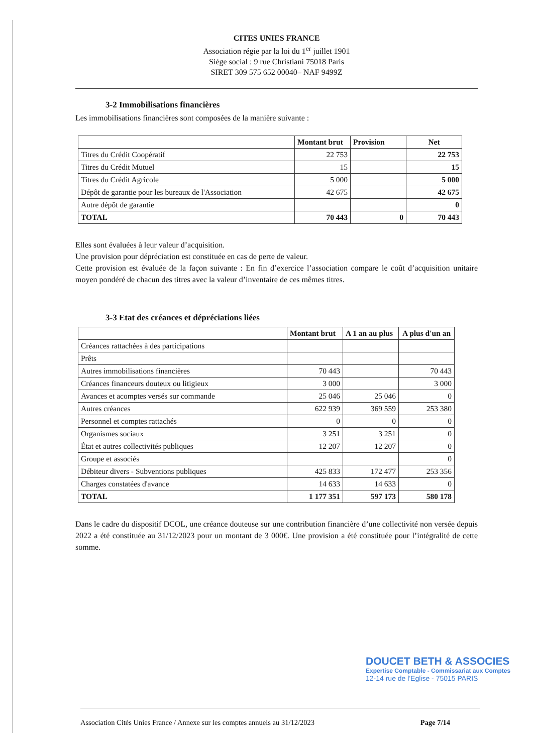CITES UNIES FRANCE
Association régie par la loi du 1<sup>er</sup> juillet 1901
Siège social : 9 rue Christiani 75018 Paris
SIRET 309 575 652 00040– NAF 9499Z
3-2 Immobilisations financières
Les immobilisations financières sont composées de la manière suivante :
| | Montant brut | Provision | Net |
| --- | --- | --- | --- |
| Titres du Crédit Coopératif | 22 753 | | 22 753 |
| Titres du Crédit Mutuel | 15 | | 15 |
| Titres du Crédit Agricole | 5 000 | | 5 000 |
| Dépôt de garantie pour les bureaux de l'Association | 42 675 | | 42 675 |
| Autre dépôt de garantie | | | 0 |
| TOTAL | 70 443 | 0 | 70 443 |
Elles sont évaluées à leur valeur d’acquisition.
Une provision pour dépréciation est constituée en cas de perte de valeur.
Cette provision est évaluée de la façon suivante : En fin d’exercice l’association compare le coût d’acquisition unitaire moyen pondéré de chacun des titres avec la valeur d’inventaire de ces mêmes titres.
3-3 Etat des créances et dépréciations liées
| | Montant brut | A 1 an au plus | A plus d'un an |
| --- | --- | --- | --- |
| Créances rattachées à des participations | | | |
| Prêts | | | |
| Autres immobilisations financières | 70 443 | | 70 443 |
| Créances financeurs douteux ou litigieux | 3 000 | | 3 000 |
| Avances et acomptes versés sur commande | 25 046 | 25 046 | 0 |
| Autres créances | 622 939 | 369 559 | 253 380 |
| Personnel et comptes rattachés | 0 | 0 | 0 |
| Organismes sociaux | 3 251 | 3 251 | 0 |
| État et autres collectivités publiques | 12 207 | 12 207 | 0 |
| Groupe et associés | | | 0 |
| Débiteur divers - Subventions publiques | 425 833 | 172 477 | 253 356 |
| Charges constatées d'avance | 14 633 | 14 633 | 0 |
| TOTAL | 1 177 351 | 597 173 | 580 178 |
Dans le cadre du dispositif DCOL, une créance douteuse sur une contribution financière d’une collectivité non versée depuis 2022 a été constituée au 31/12/2023 pour un montant de 3 000€. Une provision a été constituée pour l’intégralité de cette somme.
DOUCET BETH & ASSOCIES
Expertise Comptable - Commissariat aux Comptes
12-14 rue de l'Eglise - 75015 PARIS
Association Cités Unies France / Annexe sur les comptes annuels au 31/12/2023 Page 7/14